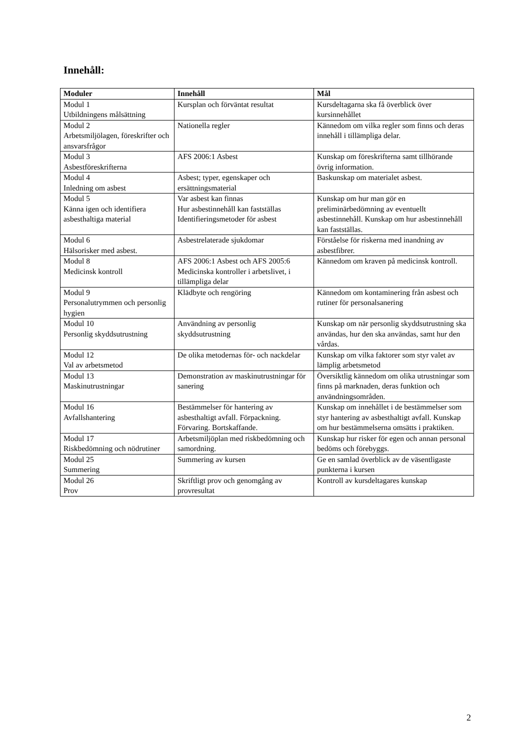Innehåll:
| Moduler | Innehåll | Mål |
| --- | --- | --- |
| Modul 1 Utbildningens målsättning | Kursplan och förväntat resultat | Kursdeltagarna ska få överblick över kursinnehållet |
| Modul 2 Arbetsmiljölagen, föreskrifter och ansvarsfrågor | Nationella regler | Kännedom om vilka regler som finns och deras innehåll i tillämpliga delar. |
| Modul 3 Asbestföreskrifterna | AFS 2006:1 Asbest | Kunskap om föreskrifterna samt tillhörande övrig information. |
| Modul 4 Inledning om asbest | Asbest; typer, egenskaper och ersättningsmaterial | Baskunskap om materialet asbest. |
| Modul 5 Känna igen och identifiera asbesthaltiga material | Var asbest kan finnas Hur asbestinnehåll kan fastställas Identifieringsmetoder för asbest | Kunskap om hur man gör en preliminärbedömning av eventuellt asbestinnehåll. Kunskap om hur asbestinnehåll kan fastställas. |
| Modul 6 Hälsorisker med asbest. | Asbestrelaterade sjukdomar | Förståelse för riskerna med inandning av asbestfibrer. |
| Modul 8 Medicinsk kontroll | AFS 2006:1 Asbest och AFS 2005:6 Medicinska kontroller i arbetslivet, i tillämpliga delar | Kännedom om kraven på medicinsk kontroll. |
| Modul 9 Personalutrymmen och personlig hygien | Klädbyte och rengöring | Kännedom om kontaminering från asbest och rutiner för personalsanering |
| Modul 10 Personlig skyddsutrustning | Användning av personlig skyddsutrustning | Kunskap om när personlig skyddsutrustning ska användas, hur den ska användas, samt hur den vårdas. |
| Modul 12 Val av arbetsmetod | De olika metodernas för- och nackdelar | Kunskap om vilka faktorer som styr valet av lämplig arbetsmetod |
| Modul 13 Maskinutrustningar | Demonstration av maskinutrustningar för sanering | Översiktlig kännedom om olika utrustningar som finns på marknaden, deras funktion och användningsområden. |
| Modul 16 Avfallshantering | Bestämmelser för hantering av asbesthaltigt avfall. Förpackning. Förvaring. Bortskaffande. | Kunskap om innehållet i de bestämmelser som styr hantering av asbesthaltigt avfall. Kunskap om hur bestämmelserna omsätts i praktiken. |
| Modul 17 Riskbedömning och nödrutiner | Arbetsmiljöplan med riskbedömning och samordning. | Kunskap hur risker för egen och annan personal bedöms och förebyggs. |
| Modul 25 Summering | Summering av kursen | Ge en samlad överblick av de väsentligaste punkterna i kursen |
| Modul 26 Prov | Skriftligt prov och genomgång av provresultat | Kontroll av kursdeltagares kunskap |
2